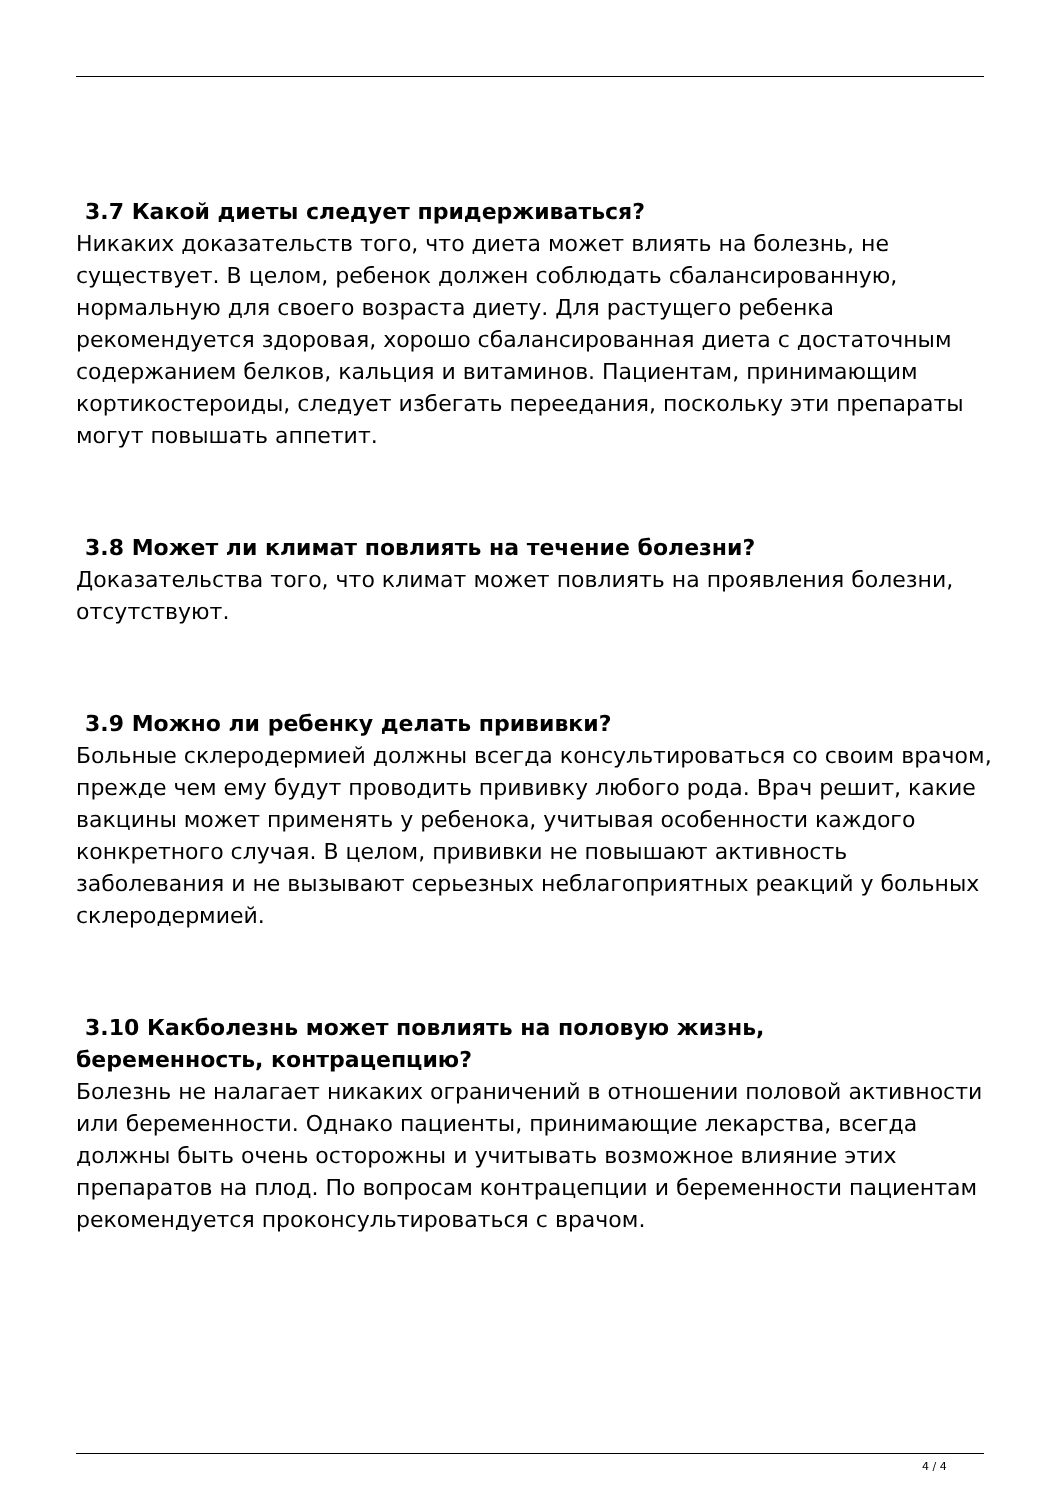3.7 Какой диеты следует придерживаться?
Никаких доказательств того, что диета может влиять на болезнь, не существует. В целом, ребенок должен соблюдать сбалансированную, нормальную для своего возраста диету. Для растущего ребенка рекомендуется здоровая, хорошо сбалансированная диета с достаточным содержанием белков, кальция и витаминов. Пациентам, принимающим кортикостероиды, следует избегать переедания, поскольку эти препараты могут повышать аппетит.
3.8 Может ли климат повлиять на течение болезни?
Доказательства того, что климат может повлиять на проявления болезни, отсутствуют.
3.9 Можно ли ребенку делать прививки?
Больные склеродермией должны всегда консультироваться со своим врачом, прежде чем ему будут проводить прививку любого рода. Врач решит, какие вакцины может применять у ребенока, учитывая особенности каждого конкретного случая. В целом, прививки не повышают активность заболевания и не вызывают серьезных неблагоприятных реакций у больных склеродермией.
3.10 Какболезнь может повлиять на половую жизнь,
беременность, контрацепцию?
Болезнь не налагает никаких ограничений в отношении половой активности или беременности. Однако пациенты, принимающие лекарства, всегда должны быть очень осторожны и учитывать возможное влияние этих препаратов на плод. По вопросам контрацепции и беременности пациентам рекомендуется проконсультироваться с врачом.
4 / 4